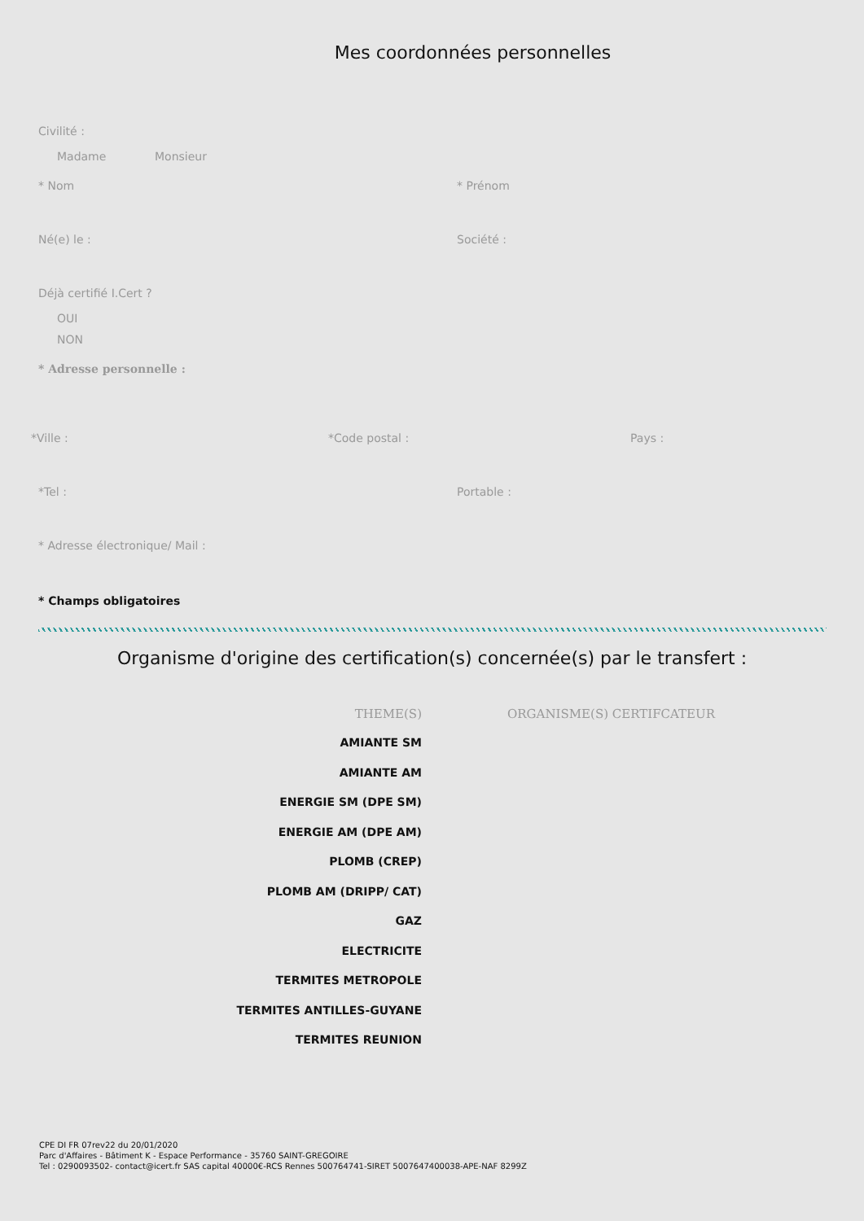Mes coordonnées personnelles
Civilité :
Madame Monsieur
* Nom * Prénom
Né(e) le : Société :
Déjà certifié I.Cert ?
OUI
NON
* Adresse personnelle :
*Ville : *Code postal : Pays :
*Tel : Portable :
* Adresse électronique/ Mail :
* Champs obligatoires
Organisme d'origine des certification(s) concernée(s) par le transfert :
| THEME(S) | ORGANISME(S) CERTIFCATEUR |
| --- | --- |
| AMIANTE SM | |
| AMIANTE AM | |
| ENERGIE SM (DPE SM) | |
| ENERGIE AM (DPE AM) | |
| PLOMB (CREP) | |
| PLOMB AM (DRIPP/ CAT) | |
| GAZ | |
| ELECTRICITE | |
| TERMITES METROPOLE | |
| TERMITES ANTILLES-GUYANE | |
| TERMITES REUNION | |
CPE DI FR 07rev22 du 20/01/2020
Parc d'Affaires - Bâtiment K - Espace Performance - 35760 SAINT-GREGOIRE
Tel : 0290093502- contact@icert.fr SAS capital 40000€-RCS Rennes 500764741-SIRET 5007647400038-APE-NAF 8299Z